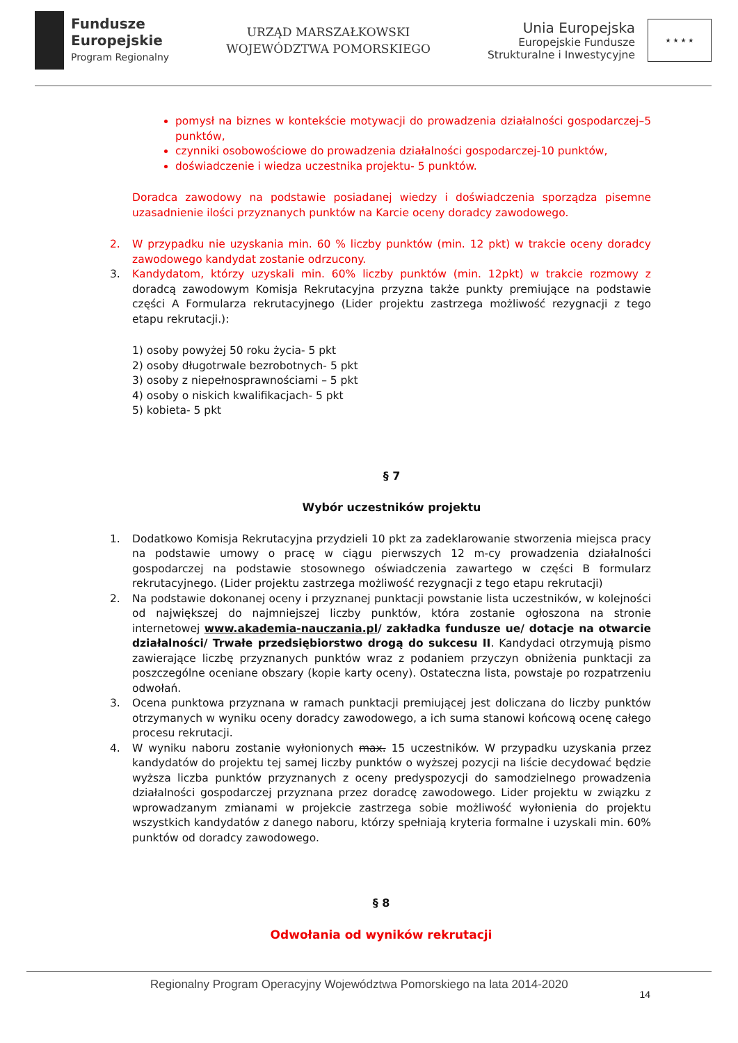Fundusze
Europejskie
Program Regionalny
URZĄD MARSZAŁKOWSKI
WOJEWÓDZTWA POMORSKIEGO
Unia Europejska
Europejskie Fundusze
Strukturalne i Inwestycyjne
★ ★ ★ ★
pomysł na biznes w kontekście motywacji do prowadzenia działalności gospodarczej–5 punktów,
czynniki osobowościowe do prowadzenia działalności gospodarczej-10 punktów,
doświadczenie i wiedza uczestnika projektu- 5 punktów.
Doradca zawodowy na podstawie posiadanej wiedzy i doświadczenia sporządza pisemne uzasadnienie ilości przyznanych punktów na Karcie oceny doradcy zawodowego.
2. W przypadku nie uzyskania min. 60 % liczby punktów (min. 12 pkt) w trakcie oceny doradcy zawodowego kandydat zostanie odrzucony.
3. Kandydatom, którzy uzyskali min. 60% liczby punktów (min. 12pkt) w trakcie rozmowy z doradcą zawodowym Komisja Rekrutacyjna przyzna także punkty premiujące na podstawie części A Formularza rekrutacyjnego (Lider projektu zastrzega możliwość rezygnacji z tego etapu rekrutacji.):
1) osoby powyżej 50 roku życia- 5 pkt
2) osoby długotrwale bezrobotnych- 5 pkt
3) osoby z niepełnosprawnościami – 5 pkt
4) osoby o niskich kwalifikacjach- 5 pkt
5) kobieta- 5 pkt
§ 7
Wybór uczestników projektu
1. Dodatkowo Komisja Rekrutacyjna przydzieli 10 pkt za zadeklarowanie stworzenia miejsca pracy na podstawie umowy o pracę w ciągu pierwszych 12 m-cy prowadzenia działalności gospodarczej na podstawie stosownego oświadczenia zawartego w części B formularz rekrutacyjnego. (Lider projektu zastrzega możliwość rezygnacji z tego etapu rekrutacji)
2. Na podstawie dokonanej oceny i przyznanej punktacji powstanie lista uczestników, w kolejności od największej do najmniejszej liczby punktów, która zostanie ogłoszona na stronie internetowej www.akademia-nauczania.pl/ zakładka fundusze ue/ dotacje na otwarcie działalności/ Trwałe przedsiębiorstwo drogą do sukcesu II. Kandydaci otrzymują pismo zawierające liczbę przyznanych punktów wraz z podaniem przyczyn obniżenia punktacji za poszczególne oceniane obszary (kopie karty oceny). Ostateczna lista, powstaje po rozpatrzeniu odwołań.
3. Ocena punktowa przyznana w ramach punktacji premiującej jest doliczana do liczby punktów otrzymanych w wyniku oceny doradcy zawodowego, a ich suma stanowi końcową ocenę całego procesu rekrutacji.
4. W wyniku naboru zostanie wyłonionych max. 15 uczestników. W przypadku uzyskania przez kandydatów do projektu tej samej liczby punktów o wyższej pozycji na liście decydować będzie wyższa liczba punktów przyznanych z oceny predyspozycji do samodzielnego prowadzenia działalności gospodarczej przyznana przez doradcę zawodowego. Lider projektu w związku z wprowadzanym zmianami w projekcie zastrzega sobie możliwość wyłonienia do projektu wszystkich kandydatów z danego naboru, którzy spełniają kryteria formalne i uzyskali min. 60% punktów od doradcy zawodowego.
§ 8
Odwołania od wyników rekrutacji
Regionalny Program Operacyjny Województwa Pomorskiego na lata 2014-2020 14